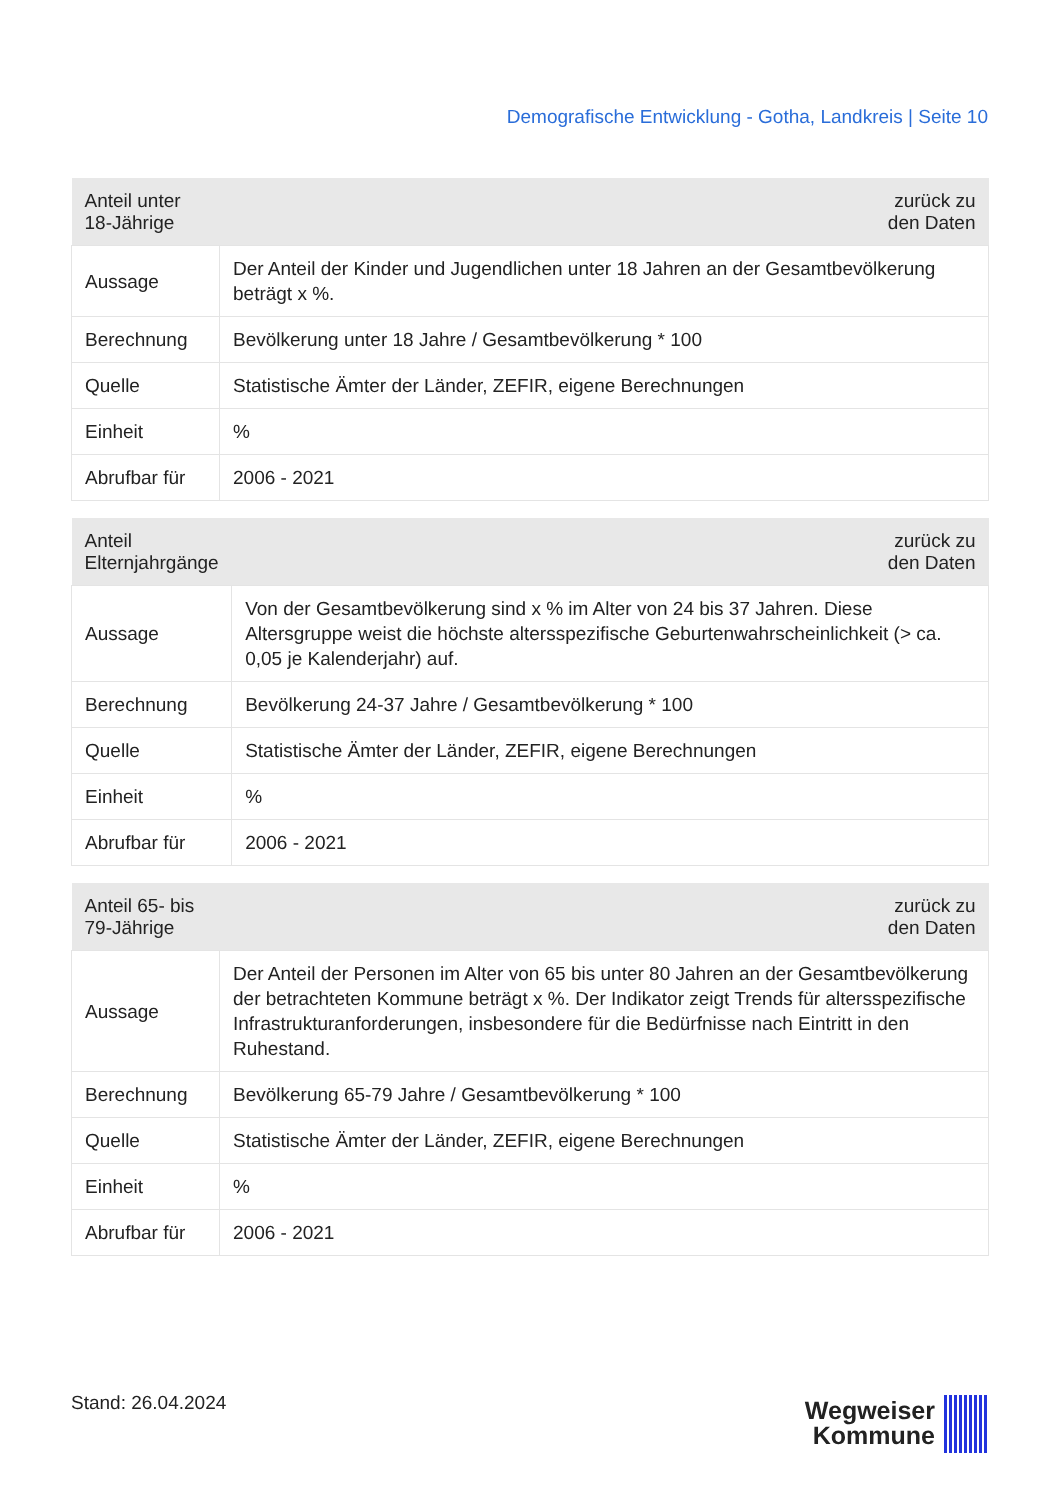Demografische Entwicklung - Gotha, Landkreis | Seite 10
| Anteil unter 18-Jährige | zurück zu den Daten |
| --- | --- |
| Aussage | Der Anteil der Kinder und Jugendlichen unter 18 Jahren an der Gesamtbevölkerung beträgt x %. |
| Berechnung | Bevölkerung unter 18 Jahre / Gesamtbevölkerung * 100 |
| Quelle | Statistische Ämter der Länder, ZEFIR, eigene Berechnungen |
| Einheit | % |
| Abrufbar für | 2006 - 2021 |
| Anteil Elternjahrgänge | zurück zu den Daten |
| --- | --- |
| Aussage | Von der Gesamtbevölkerung sind x % im Alter von 24 bis 37 Jahren. Diese Altersgruppe weist die höchste altersspezifische Geburtenwahrscheinlichkeit (> ca. 0,05 je Kalenderjahr) auf. |
| Berechnung | Bevölkerung 24-37 Jahre / Gesamtbevölkerung * 100 |
| Quelle | Statistische Ämter der Länder, ZEFIR, eigene Berechnungen |
| Einheit | % |
| Abrufbar für | 2006 - 2021 |
| Anteil 65- bis 79-Jährige | zurück zu den Daten |
| --- | --- |
| Aussage | Der Anteil der Personen im Alter von 65 bis unter 80 Jahren an der Gesamtbevölkerung der betrachteten Kommune beträgt x %. Der Indikator zeigt Trends für altersspezifische Infrastrukturanforderungen, insbesondere für die Bedürfnisse nach Eintritt in den Ruhestand. |
| Berechnung | Bevölkerung 65-79 Jahre / Gesamtbevölkerung * 100 |
| Quelle | Statistische Ämter der Länder, ZEFIR, eigene Berechnungen |
| Einheit | % |
| Abrufbar für | 2006 - 2021 |
Stand: 26.04.2024
Wegweiser
Kommune